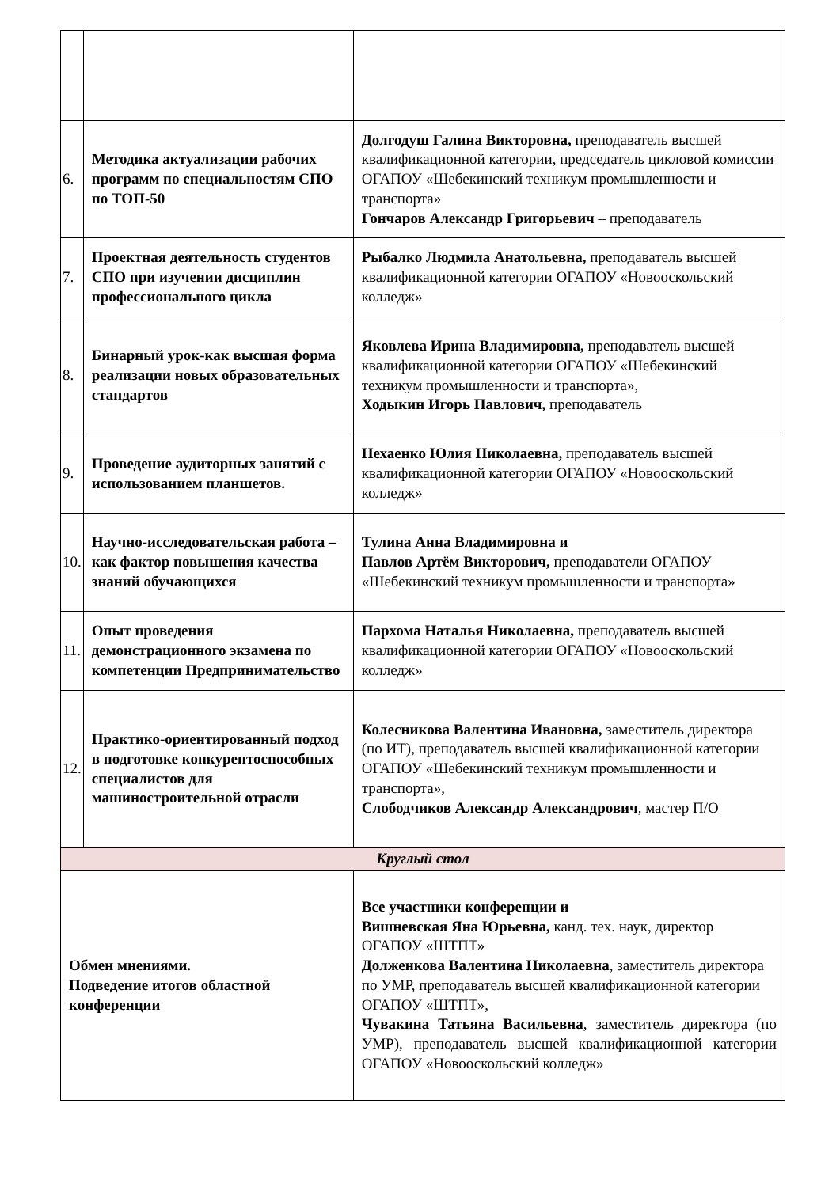| 6. | Методика актуализации рабочих программ по специальностям СПО по ТОП-50 | Долгодуш Галина Викторовна, преподаватель высшей квалификационной категории, председатель цикловой комиссии ОГАПОУ «Шебекинский техникум промышленности и транспорта» Гончаров Александр Григорьевич – преподаватель |
| 7. | Проектная деятельность студентов СПО при изучении дисциплин профессионального цикла | Рыбалко Людмила Анатольевна, преподаватель высшей квалификационной категории ОГАПОУ «Новооскольский колледж» |
| 8. | Бинарный урок-как высшая форма реализации новых образовательных стандартов | Яковлева Ирина Владимировна, преподаватель высшей квалификационной категории ОГАПОУ «Шебекинский техникум промышленности и транспорта», Ходыкин Игорь Павлович, преподаватель |
| 9. | Проведение аудиторных занятий с использованием планшетов. | Нехаенко Юлия Николаевна, преподаватель высшей квалификационной категории ОГАПОУ «Новооскольский колледж» |
| 10. | Научно-исследовательская работа – как фактор повышения качества знаний обучающихся | Тулина Анна Владимировна и Павлов Артём Викторович, преподаватели ОГАПОУ «Шебекинский техникум промышленности и транспорта» |
| 11. | Опыт проведения демонстрационного экзамена по компетенции Предпринимательство | Пархома Наталья Николаевна, преподаватель высшей квалификационной категории ОГАПОУ «Новооскольский колледж» |
| 12. | Практико-ориентированный подход в подготовке конкурентоспособных специалистов для машиностроительной отрасли | Колесникова Валентина Ивановна, заместитель директора (по ИТ), преподаватель высшей квалификационной категории ОГАПОУ «Шебекинский техникум промышленности и транспорта», Слободчиков Александр Александрович , мастер П/О |
| Круглый стол | | |
| Обмен мнениями. Подведение итогов областной конференции | | Все участники конференции и Вишневская Яна Юрьевна, канд. тех. наук, директор ОГАПОУ «ШТПТ» Долженкова Валентина Николаевна , заместитель директора по УМР, преподаватель высшей квалификационной категории ОГАПОУ «ШТПТ», Чувакина Татьяна Васильевна , заместитель директора (по УМР), преподаватель высшей квалификационной категории ОГАПОУ «Новооскольский колледж» |